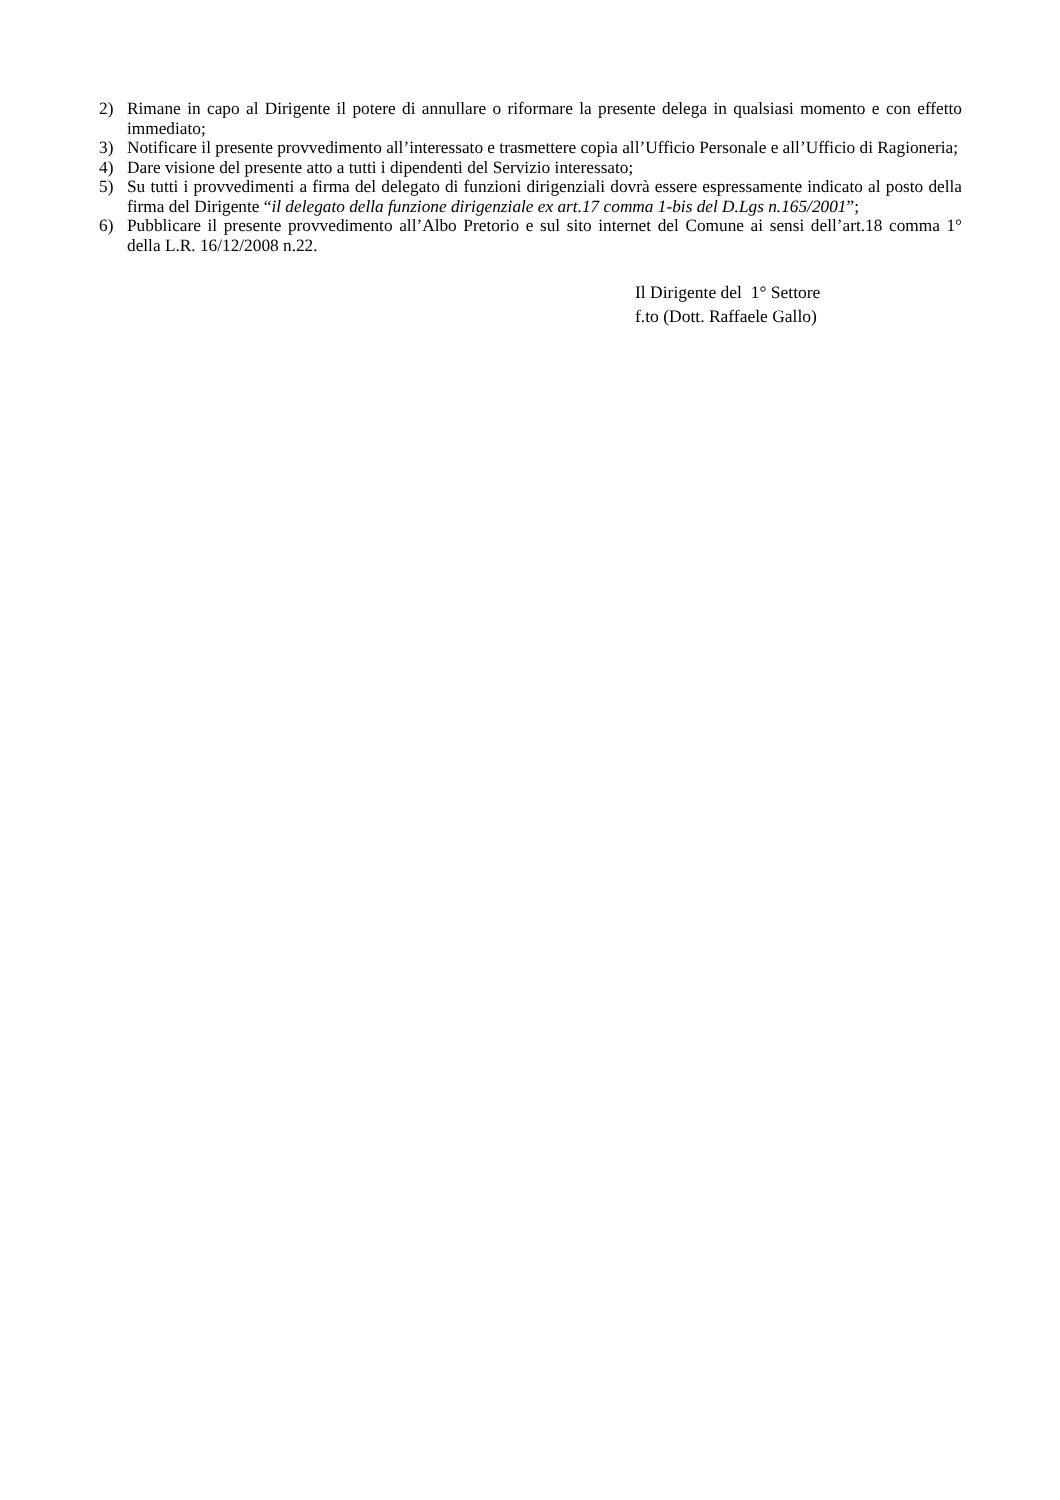2) Rimane in capo al Dirigente il potere di annullare o riformare la presente delega in qualsiasi momento e con effetto immediato;
3) Notificare il presente provvedimento all’interessato e trasmettere copia all’Ufficio Personale e all’Ufficio di Ragioneria;
4) Dare visione del presente atto a tutti i dipendenti del Servizio interessato;
5) Su tutti i provvedimenti a firma del delegato di funzioni dirigenziali dovrà essere espressamente indicato al posto della firma del Dirigente “il delegato della funzione dirigenziale ex art.17 comma 1-bis del D.Lgs n.165/2001”;
6) Pubblicare il presente provvedimento all’Albo Pretorio e sul sito internet del Comune ai sensi dell’art.18 comma 1° della L.R. 16/12/2008 n.22.
Il Dirigente del 1° Settore
f.to (Dott. Raffaele Gallo)